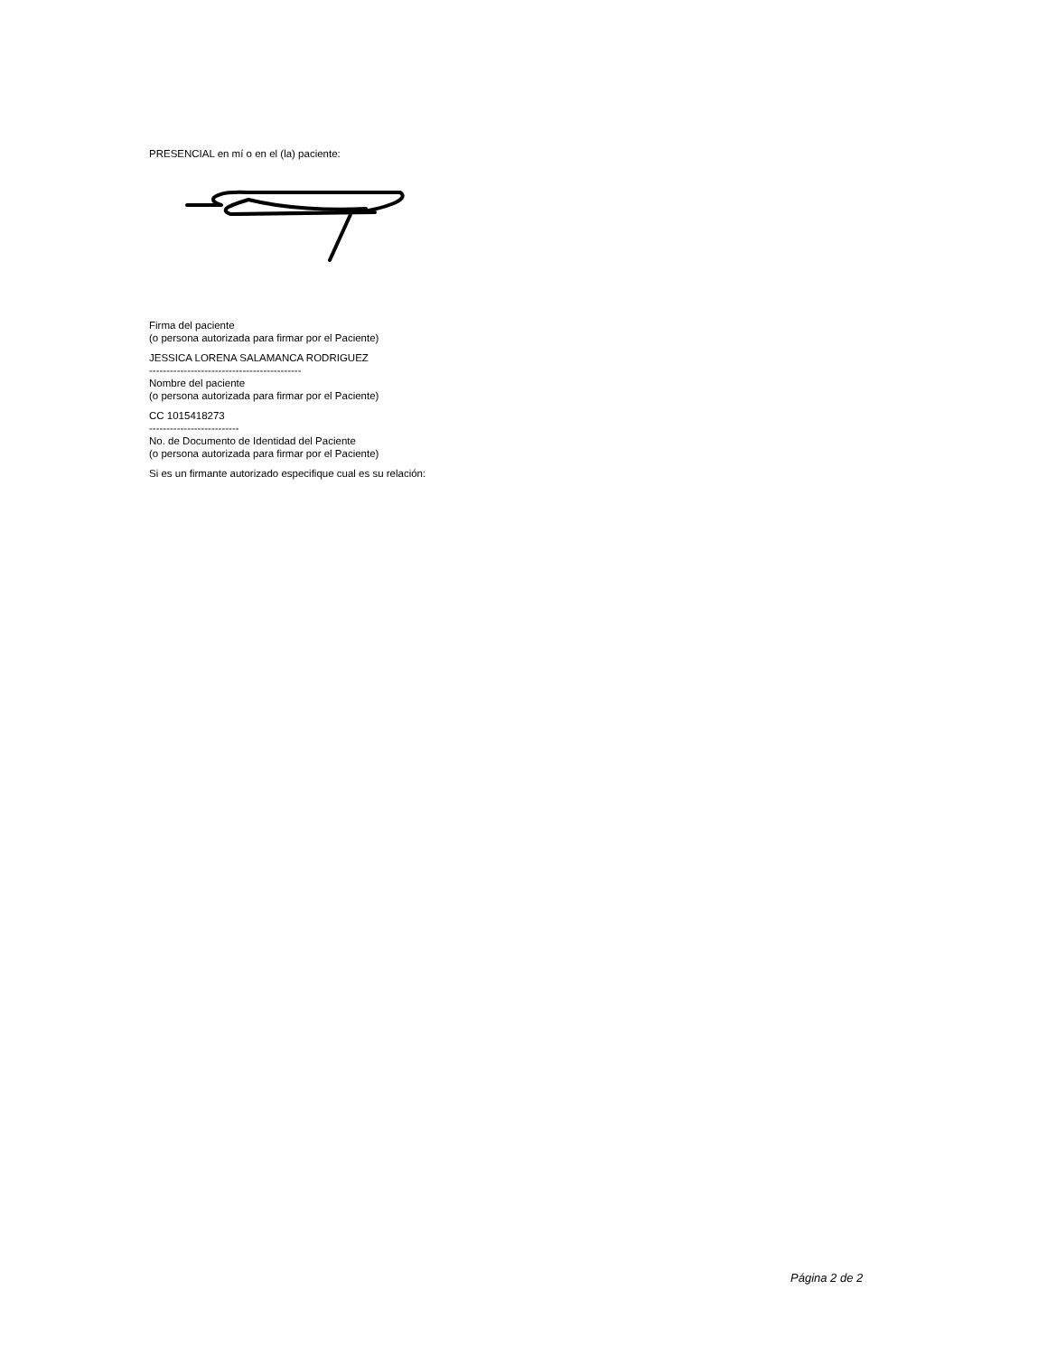PRESENCIAL en mí o en el (la) paciente:
Firma del paciente
(o persona autorizada para firmar por el Paciente)
JESSICA LORENA SALAMANCA RODRIGUEZ
--------------------------------------------
Nombre del paciente
(o persona autorizada para firmar por el Paciente)
CC 1015418273
--------------------------
No. de Documento de Identidad del Paciente
(o persona autorizada para firmar por el Paciente)
Si es un firmante autorizado especifique cual es su relación:
Página 2 de 2